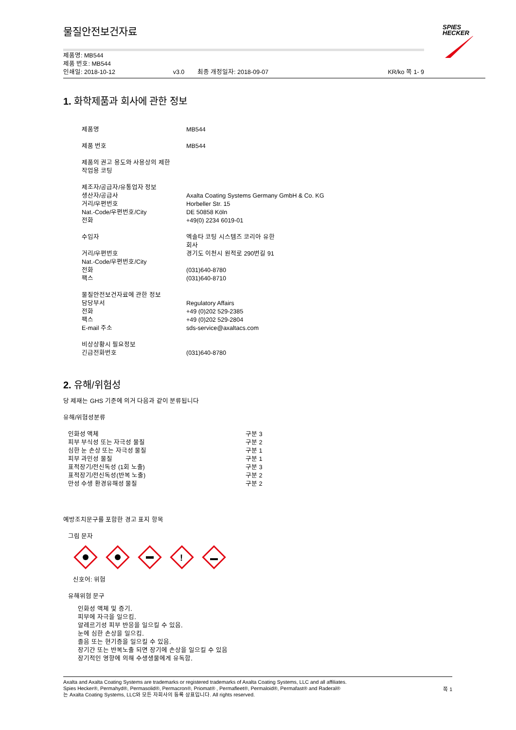SPIES
HECKER
물질안전보건자료
제품명: MB544
제품 번호: MB544
| 인쇄일: 2018-10-12 | v3.0 | 최종 개정일자: 2018-09-07 | KR/ko 쪽 1- 9 |
1. 화학제품과 회사에 관한 정보
| 제품명 | MB544 |
| 제품 번호 | MB544 |
| 제품의 권고 용도와 사용상의 제한 작업용 코팅 | |
| 제조자/공급자/유통업자 정보 | |
| 생산자/공급사 | Axalta Coating Systems Germany GmbH & Co. KG |
| 거리/우편번호 | Horbeller Str. 15 |
| Nat.-Code/우편번호/City | DE 50858 Köln |
| 전화 | +49(0) 2234 6019-01 |
| 수입자 | 엑솔타 코팅 시스템즈 코리아 유한 회사 |
| 거리/우편번호 | 경기도 이천시 원적로 290번길 91 |
| Nat.-Code/우편번호/City | |
| 전화 | (031)640-8780 |
| 팩스 | (031)640-8710 |
| 물질안전보건자료에 관한 정보 | |
| 담당부서 | Regulatory Affairs |
| 전화 | +49 (0)202 529-2385 |
| 팩스 | +49 (0)202 529-2804 |
| E-mail 주소 | sds-service@axaltacs.com |
| 비상상황시 필요정보 | |
| 긴급전화번호 | (031)640-8780 |
2. 유해/위험성
당 제재는 GHS 기준에 의거 다음과 같이 분류됩니다
유해/위험성분류
| 인화성 액체 | 구분 3 |
| 피부 부식성 또는 자극성 물질 | 구분 2 |
| 심한 눈 손상 또는 자극성 물질 | 구분 1 |
| 피부 과민성 물질 | 구분 1 |
| 표적장기/전신독성 (1회 노출) | 구분 3 |
| 표적장기/전신독성(반복 노출) | 구분 2 |
| 만성 수생 환경유해성 물질 | 구분 2 |
예방조치문구를 포함한 경고 표지 항목
그림 문자
!
신호어: 위험
유해위험 문구
인화성 액체 및 증기.
피부에 자극을 일으킴.
알레르기성 피부 반응을 일으킬 수 있음.
눈에 심한 손상을 일으킴.
졸음 또는 현기증을 일으킬 수 있음.
장기간 또는 반복노출 되면 장기에 손상을 일으킬 수 있음
장기적인 영향에 의해 수생생물에게 유독함.
Axalta and Axalta Coating Systems are trademarks or registered trademarks of Axalta Coating Systems, LLC and all affiliates. Spies Hecker®, Permahyd®, Permasolid®, Permacron®, Priomat® , Permafleet®, Permaloid®, Permafast® and Raderal®
는 Axalta Coating Systems, LLC와 모든 자회사의 등록 상표입니다. All rights reserved.
쪽 1